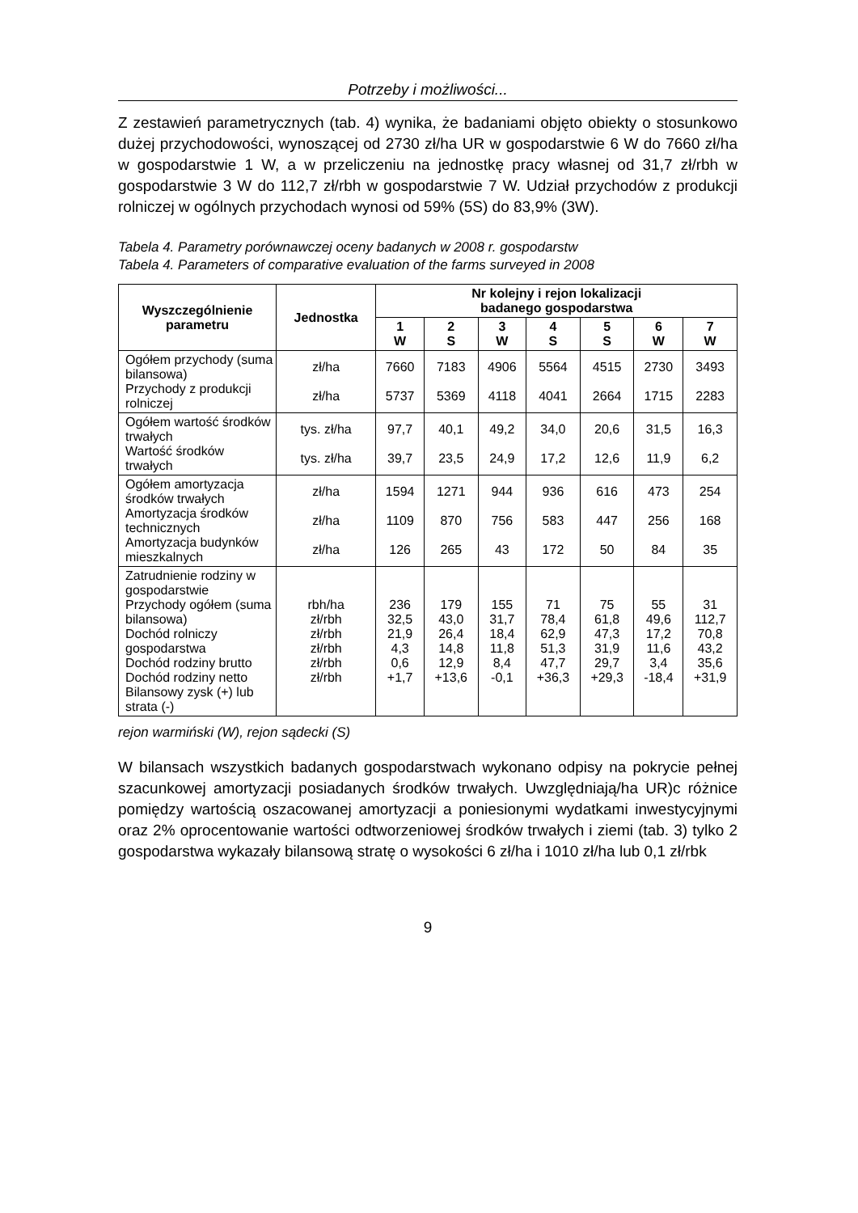Potrzeby i możliwości...
Z zestawień parametrycznych (tab. 4) wynika, że badaniami objęto obiekty o stosunkowo dużej przychodowości, wynoszącej od 2730 zł/ha UR w gospodarstwie 6 W do 7660 zł/ha w gospodarstwie 1 W, a w przeliczeniu na jednostkę pracy własnej od 31,7 zł/rbh w gospodarstwie 3 W do 112,7 zł/rbh w gospodarstwie 7 W. Udział przychodów z produkcji rolniczej w ogólnych przychodach wynosi od 59% (5S) do 83,9% (3W).
Tabela 4. Parametry porównawczej oceny badanych w 2008 r. gospodarstw
Tabela 4. Parameters of comparative evaluation of the farms surveyed in 2008
| Wyszczególnienie parametru | Jednostka | Nr kolejny i rejon lokalizacji badanego gospodarstwa | | | | | | |
| --- | --- | --- | --- | --- | --- | --- | --- | --- |
| | | 1 W | 2 S | 3 W | 4 S | 5 S | 6 W | 7 W |
| Ogółem przychody (suma bilansowa) Przychody z produkcji rolniczej | zł/ha zł/ha | 7660 5737 | 7183 5369 | 4906 4118 | 5564 4041 | 4515 2664 | 2730 1715 | 3493 2283 |
| Ogółem wartość środków trwałych Wartość środków trwałych | tys. zł/ha tys. zł/ha | 97,7 39,7 | 40,1 23,5 | 49,2 24,9 | 34,0 17,2 | 20,6 12,6 | 31,5 11,9 | 16,3 6,2 |
| Ogółem amortyzacja środków trwałych Amortyzacja środków technicznych Amortyzacja budynków mieszkalnych | zł/ha zł/ha zł/ha | 1594 1109 126 | 1271 870 265 | 944 756 43 | 936 583 172 | 616 447 50 | 473 256 84 | 254 168 35 |
| Zatrudnienie rodziny w gospodarstwie Przychody ogółem (suma bilansowa) Dochód rolniczy gospodarstwa Dochód rodziny brutto Dochód rodziny netto Bilansowy zysk (+) lub strata (-) | rbh/ha zł/rbh zł/rbh zł/rbh zł/rbh zł/rbh | 236 32,5 21,9 4,3 0,6 +1,7 | 179 43,0 26,4 14,8 12,9 +13,6 | 155 31,7 18,4 11,8 8,4 -0,1 | 71 78,4 62,9 51,3 47,7 +36,3 | 75 61,8 47,3 31,9 29,7 +29,3 | 55 49,6 17,2 11,6 3,4 -18,4 | 31 112,7 70,8 43,2 35,6 +31,9 |
rejon warmiński (W), rejon sądecki (S)
W bilansach wszystkich badanych gospodarstwach wykonano odpisy na pokrycie pełnej szacunkowej amortyzacji posiadanych środków trwałych. Uwzględniają/ha UR)c różnice pomiędzy wartością oszacowanej amortyzacji a poniesionymi wydatkami inwestycyjnymi oraz 2% oprocentowanie wartości odtworzeniowej środków trwałych i ziemi (tab. 3) tylko 2 gospodarstwa wykazały bilansową stratę o wysokości 6 zł/ha i 1010 zł/ha lub 0,1 zł/rbk
9